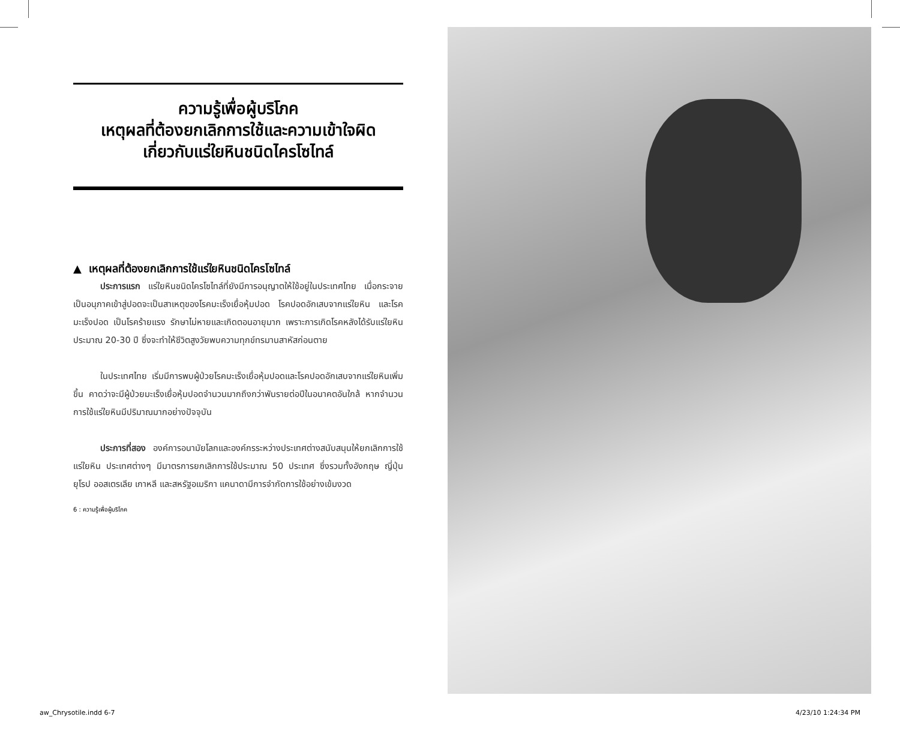ความรู้เพื่อผู้บริโภค
เหตุผลที่ต้องยกเลิกการใช้และความเข้าใจผิด
เกี่ยวกับแร่ใยหินชนิดไครโซไทล์
▲ เหตุผลที่ต้องยกเลิกการใช้แร่ใยหินชนิดไครโซไทล์
ประการแรก แร่ใยหินชนิดไครโซไทล์ที่ยังมีการอนุญาตให้ใช้อยู่ในประเทศไทย เมื่อกระจายเป็นอนุภาคเข้าสู่ปอดจะเป็นสาเหตุของโรคมะเร็งเยื่อหุ้มปอด โรคปอดอักเสบจากแร่ใยหิน และโรคมะเร็งปอด เป็นโรคร้ายแรง รักษาไม่หายและเกิดตอนอายุมาก เพราะการเกิดโรคหลังได้รับแร่ใยหินประมาณ 20-30 ปี ซึ่งจะทำให้ชีวิตสูงวัยพบความทุกข์ทรมานสาหัสก่อนตาย
ในประเทศไทย เริ่มมีการพบผู้ป่วยโรคมะเร็งเยื่อหุ้มปอดและโรคปอดอักเสบจากแร่ใยหินเพิ่มขึ้น คาดว่าจะมีผู้ป่วยมะเร็งเยื่อหุ้มปอดจำนวนมากถึงกว่าพันรายต่อปีในอนาคตอันใกล้ หากจำนวนการใช้แร่ใยหินมีปริมาณมากอย่างปัจจุบัน
ประการที่สอง องค์การอนามัยโลกและองค์กรระหว่างประเทศต่างสนับสนุนให้ยกเลิกการใช้แร่ใยหิน ประเทศต่างๆ มีมาตรการยกเลิกการใช้ประมาณ 50 ประเทศ ซึ่งรวมทั้งอังกฤษ ญี่ปุ่น ยุโรป ออสเตรเลีย เกาหลี และสหรัฐอเมริกา แคนาดามีการจำกัดการใช้อย่างเข้มงวด
6 : ความรู้เพื่อผู้บริโภค
aw_Chrysotile.indd 6-7 4/23/10 1:24:34 PM